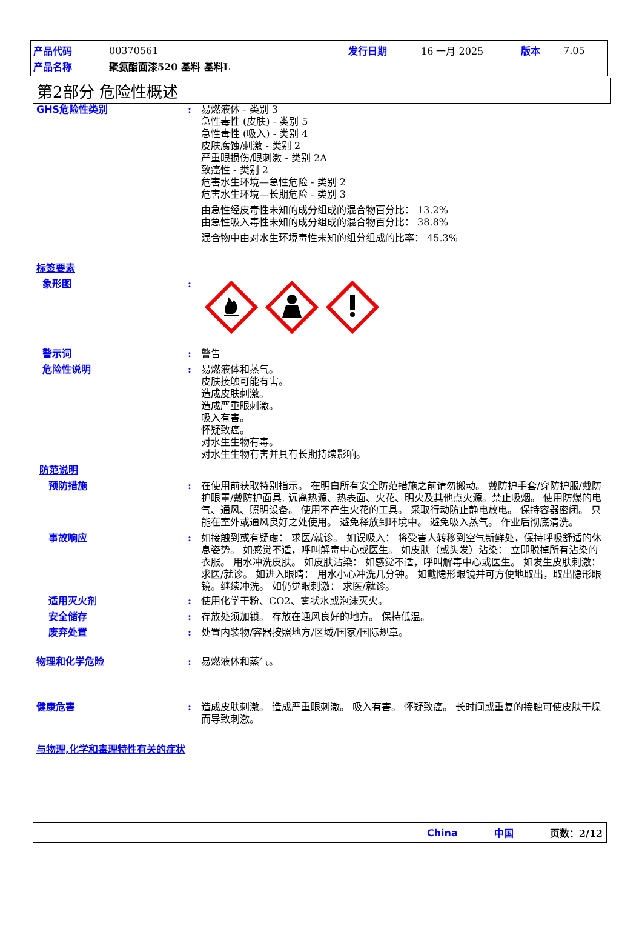产品代码 00370561 发行日期 16 一月 2025 版本 7.05
产品名称 聚氨酯面漆520 基料 基料L
第2部分 危险性概述
GHS危险性类别 : 易燃液体 - 类别 3
急性毒性 (皮肤) - 类别 5
急性毒性 (吸入) - 类别 4
皮肤腐蚀/刺激 - 类别 2
严重眼损伤/眼刺激 - 类别 2A
致癌性 - 类别 2
危害水生环境—急性危险 - 类别 2
危害水生环境—长期危险 - 类别 3
由急性经皮毒性未知的成分组成的混合物百分比： 13.2%
由急性吸入毒性未知的成分组成的混合物百分比： 38.8%
混合物中由对水生环境毒性未知的组分组成的比率： 45.3%
标签要素
象形图 :
警示词 : 警告
危险性说明 : 易燃液体和蒸气。
皮肤接触可能有害。
造成皮肤刺激。
造成严重眼刺激。
吸入有害。
怀疑致癌。
对水生生物有毒。
对水生生物有害并具有长期持续影响。
防范说明
预防措施 : 在使用前获取特别指示。 在明白所有安全防范措施之前请勿搬动。 戴防护手套/穿防护服/戴防护眼罩/戴防护面具. 远离热源、热表面、火花、明火及其他点火源。禁止吸烟。 使用防爆的电气、通风、照明设备。 使用不产生火花的工具。 采取行动防止静电放电。 保持容器密闭。 只能在室外或通风良好之处使用。 避免释放到环境中。 避免吸入蒸气。 作业后彻底清洗。
事故响应 : 如接触到或有疑虑： 求医/就诊。 如误吸入： 将受害人转移到空气新鲜处，保持呼吸舒适的休息姿势。 如感觉不适，呼叫解毒中心或医生。 如皮肤（或头发）沾染： 立即脱掉所有沾染的衣服。 用水冲洗皮肤。 如皮肤沾染： 如感觉不适，呼叫解毒中心或医生。 如发生皮肤刺激： 求医/就诊。 如进入眼睛： 用水小心冲洗几分钟。 如戴隐形眼镜并可方便地取出，取出隐形眼镜。继续冲洗。 如仍觉眼刺激： 求医/就诊。
适用灭火剂 : 使用化学干粉、CO2、雾状水或泡沫灭火。
安全储存 : 存放处须加锁。 存放在通风良好的地方。 保持低温。
废弃处置 : 处置内装物/容器按照地方/区域/国家/国际规章。
物理和化学危险 : 易燃液体和蒸气。
健康危害 : 造成皮肤刺激。 造成严重眼刺激。 吸入有害。 怀疑致癌。 长时间或重复的接触可使皮肤干燥而导致刺激。
与物理,化学和毒理特性有关的症状
China 中国 页数：2/12